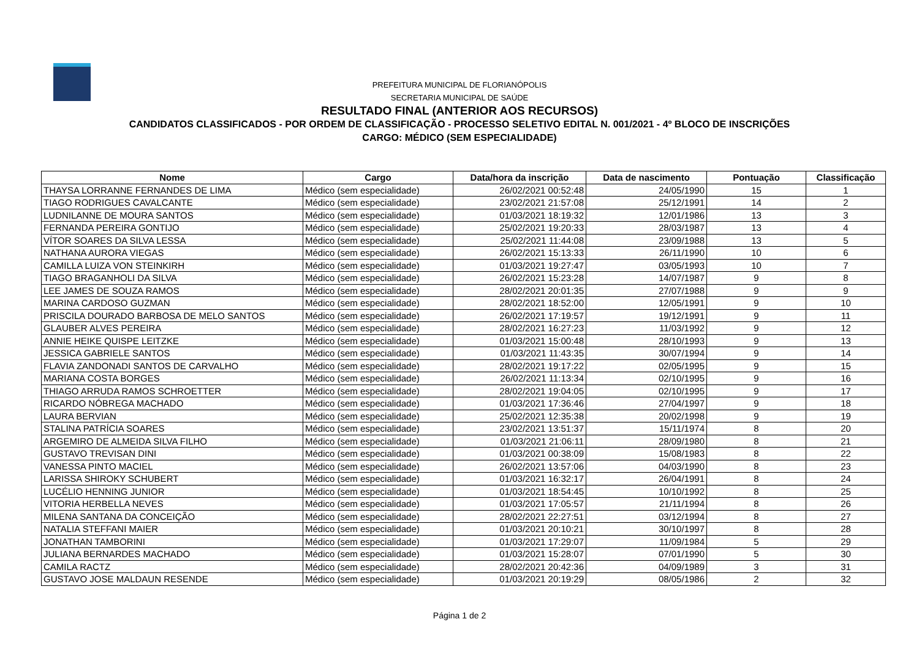PREFEITURA MUNICIPAL DE FLORIANÓPOLIS
SECRETARIA MUNICIPAL DE SAÚDE
RESULTADO FINAL (ANTERIOR AOS RECURSOS)
CANDIDATOS CLASSIFICADOS - POR ORDEM DE CLASSIFICAÇÃO - PROCESSO SELETIVO EDITAL N. 001/2021 - 4º BLOCO DE INSCRIÇÕES
CARGO: MÉDICO (SEM ESPECIALIDADE)
| Nome | Cargo | Data/hora da inscrição | Data de nascimento | Pontuação | Classificação |
| --- | --- | --- | --- | --- | --- |
| THAYSA LORRANNE FERNANDES DE LIMA | Médico (sem especialidade) | 26/02/2021 00:52:48 | 24/05/1990 | 15 | 1 |
| TIAGO RODRIGUES CAVALCANTE | Médico (sem especialidade) | 23/02/2021 21:57:08 | 25/12/1991 | 14 | 2 |
| LUDNILANNE DE MOURA SANTOS | Médico (sem especialidade) | 01/03/2021 18:19:32 | 12/01/1986 | 13 | 3 |
| FERNANDA PEREIRA GONTIJO | Médico (sem especialidade) | 25/02/2021 19:20:33 | 28/03/1987 | 13 | 4 |
| VÍTOR SOARES DA SILVA LESSA | Médico (sem especialidade) | 25/02/2021 11:44:08 | 23/09/1988 | 13 | 5 |
| NATHANA AURORA VIEGAS | Médico (sem especialidade) | 26/02/2021 15:13:33 | 26/11/1990 | 10 | 6 |
| CAMILLA LUIZA VON STEINKIRH | Médico (sem especialidade) | 01/03/2021 19:27:47 | 03/05/1993 | 10 | 7 |
| TIAGO BRAGANHOLI DA SILVA | Médico (sem especialidade) | 26/02/2021 15:23:28 | 14/07/1987 | 9 | 8 |
| LEE JAMES DE SOUZA RAMOS | Médico (sem especialidade) | 28/02/2021 20:01:35 | 27/07/1988 | 9 | 9 |
| MARINA CARDOSO GUZMAN | Médico (sem especialidade) | 28/02/2021 18:52:00 | 12/05/1991 | 9 | 10 |
| PRISCILA DOURADO BARBOSA DE MELO SANTOS | Médico (sem especialidade) | 26/02/2021 17:19:57 | 19/12/1991 | 9 | 11 |
| GLAUBER ALVES PEREIRA | Médico (sem especialidade) | 28/02/2021 16:27:23 | 11/03/1992 | 9 | 12 |
| ANNIE HEIKE QUISPE LEITZKE | Médico (sem especialidade) | 01/03/2021 15:00:48 | 28/10/1993 | 9 | 13 |
| JESSICA GABRIELE SANTOS | Médico (sem especialidade) | 01/03/2021 11:43:35 | 30/07/1994 | 9 | 14 |
| FLAVIA ZANDONADI SANTOS DE CARVALHO | Médico (sem especialidade) | 28/02/2021 19:17:22 | 02/05/1995 | 9 | 15 |
| MARIANA COSTA BORGES | Médico (sem especialidade) | 26/02/2021 11:13:34 | 02/10/1995 | 9 | 16 |
| THIAGO ARRUDA RAMOS SCHROETTER | Médico (sem especialidade) | 28/02/2021 19:04:05 | 02/10/1995 | 9 | 17 |
| RICARDO NÓBREGA MACHADO | Médico (sem especialidade) | 01/03/2021 17:36:46 | 27/04/1997 | 9 | 18 |
| LAURA BERVIAN | Médico (sem especialidade) | 25/02/2021 12:35:38 | 20/02/1998 | 9 | 19 |
| STALINA PATRÍCIA SOARES | Médico (sem especialidade) | 23/02/2021 13:51:37 | 15/11/1974 | 8 | 20 |
| ARGEMIRO DE ALMEIDA SILVA FILHO | Médico (sem especialidade) | 01/03/2021 21:06:11 | 28/09/1980 | 8 | 21 |
| GUSTAVO TREVISAN DINI | Médico (sem especialidade) | 01/03/2021 00:38:09 | 15/08/1983 | 8 | 22 |
| VANESSA PINTO MACIEL | Médico (sem especialidade) | 26/02/2021 13:57:06 | 04/03/1990 | 8 | 23 |
| LARISSA SHIROKY SCHUBERT | Médico (sem especialidade) | 01/03/2021 16:32:17 | 26/04/1991 | 8 | 24 |
| LUCÉLIO HENNING JUNIOR | Médico (sem especialidade) | 01/03/2021 18:54:45 | 10/10/1992 | 8 | 25 |
| VITORIA HERBELLA NEVES | Médico (sem especialidade) | 01/03/2021 17:05:57 | 21/11/1994 | 8 | 26 |
| MILENA SANTANA DA CONCEIÇÃO | Médico (sem especialidade) | 28/02/2021 22:27:51 | 03/12/1994 | 8 | 27 |
| NATALIA STEFFANI MAIER | Médico (sem especialidade) | 01/03/2021 20:10:21 | 30/10/1997 | 8 | 28 |
| JONATHAN TAMBORINI | Médico (sem especialidade) | 01/03/2021 17:29:07 | 11/09/1984 | 5 | 29 |
| JULIANA BERNARDES MACHADO | Médico (sem especialidade) | 01/03/2021 15:28:07 | 07/01/1990 | 5 | 30 |
| CAMILA RACTZ | Médico (sem especialidade) | 28/02/2021 20:42:36 | 04/09/1989 | 3 | 31 |
| GUSTAVO JOSE MALDAUN RESENDE | Médico (sem especialidade) | 01/03/2021 20:19:29 | 08/05/1986 | 2 | 32 |
Página 1 de 2